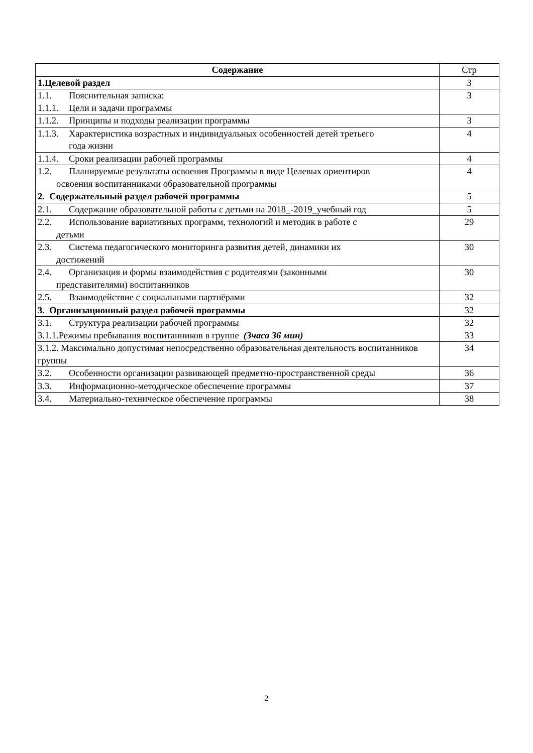| Содержание | Стр |
| --- | --- |
| 1.Целевой раздел | 3 |
| 1.1. Пояснительная записка: 1.1.1. Цели и задачи программы | 3 |
| 1.1.2. Принципы и подходы реализации программы | 3 |
| 1.1.3. Характеристика возрастных и индивидуальных особенностей детей третьего года жизни | 4 |
| 1.1.4. Сроки реализации рабочей программы | 4 |
| 1.2. Планируемые результаты освоения Программы в виде Целевых ориентиров освоения воспитанниками образовательной программы | 4 |
| 2. Содержательный раздел рабочей программы | 5 |
| 2.1. Содержание образовательной работы с детьми на 2018_-2019_учебный год | 5 |
| 2.2. Использование вариативных программ, технологий и методик в работе с детьми | 29 |
| 2.3. Система педагогического мониторинга развития детей, динамики их достижений | 30 |
| 2.4. Организация и формы взаимодействия с родителями (законными представителями) воспитанников | 30 |
| 2.5. Взаимодействие с социальными партнёрами | 32 |
| 3. Организационный раздел рабочей программы | 32 |
| 3.1. Структура реализации рабочей программы 3.1.1.Режимы пребывания воспитанников в группе (3часа 36 мин) | 32 33 |
| 3.1.2. Максимально допустимая непосредственно образовательная деятельность воспитанников группы | 34 |
| 3.2. Особенности организации развивающей предметно-пространственной среды | 36 |
| 3.3. Информационно-методическое обеспечение программы | 37 |
| 3.4. Материально-техническое обеспечение программы | 38 |
2